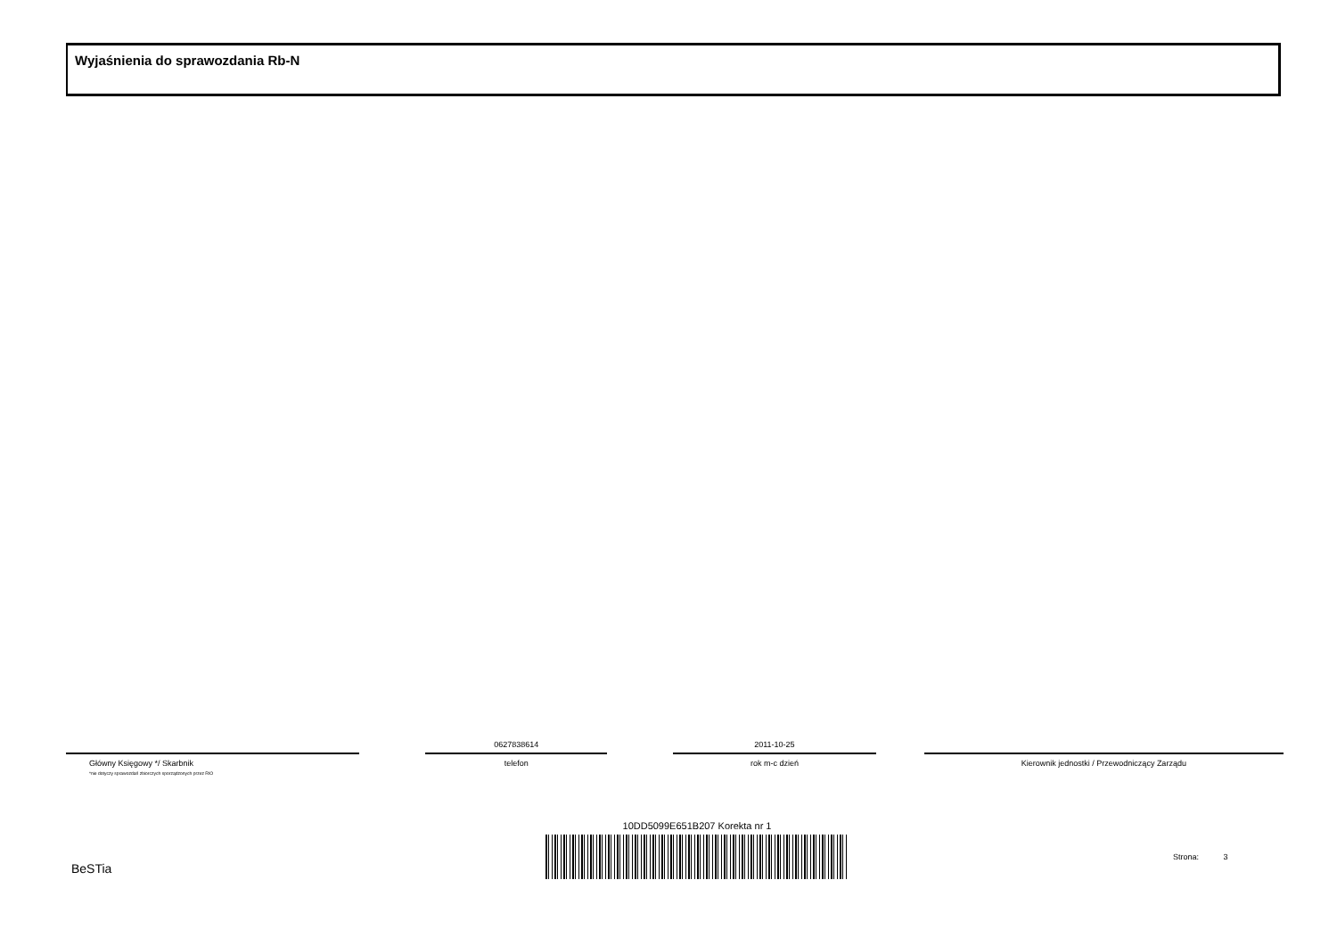Wyjaśnienia do sprawozdania Rb-N
Główny Księgowy */ Skarbnik
*nie dotyczy sprawozdań zbiorczych sporządzonych przez RIO
0627838614
telefon
2011-10-25
rok m-c dzień
Kierownik jednostki / Przewodniczący Zarządu
10DD5099E651B207 Korekta nr 1
BeSTia
Strona: 3